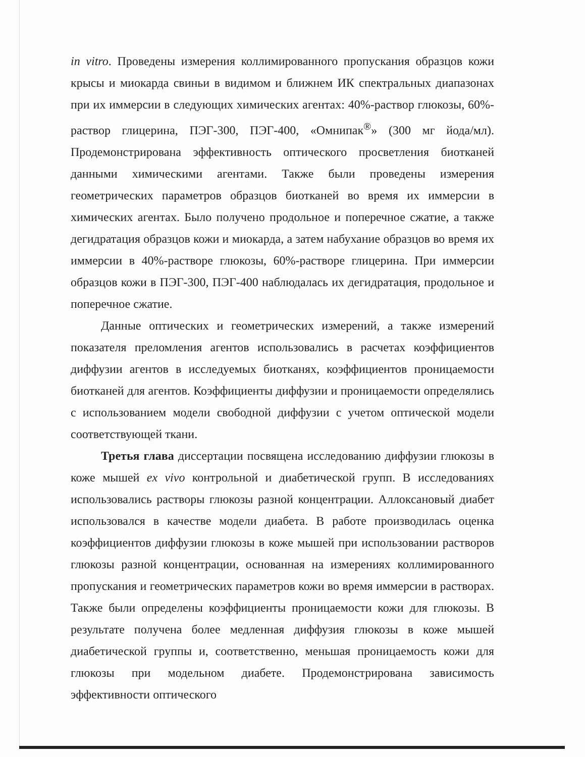in vitro. Проведены измерения коллимированного пропускания образцов кожи крысы и миокарда свиньи в видимом и ближнем ИК спектральных диапазонах при их иммерсии в следующих химических агентах: 40%-раствор глюкозы, 60%-раствор глицерина, ПЭГ-300, ПЭГ-400, «Омнипак<sup>®</sup>» (300 мг йода/мл). Продемонстрирована эффективность оптического просветления биотканей данными химическими агентами. Также были проведены измерения геометрических параметров образцов биотканей во время их иммерсии в химических агентах. Было получено продольное и поперечное сжатие, а также дегидратация образцов кожи и миокарда, а затем набухание образцов во время их иммерсии в 40%-растворе глюкозы, 60%-растворе глицерина. При иммерсии образцов кожи в ПЭГ-300, ПЭГ-400 наблюдалась их дегидратация, продольное и поперечное сжатие.
Данные оптических и геометрических измерений, а также измерений показателя преломления агентов использовались в расчетах коэффициентов диффузии агентов в исследуемых биотканях, коэффициентов проницаемости биотканей для агентов. Коэффициенты диффузии и проницаемости определялись с использованием модели свободной диффузии с учетом оптической модели соответствующей ткани.
Третья глава диссертации посвящена исследованию диффузии глюкозы в коже мышей ex vivo контрольной и диабетической групп. В исследованиях использовались растворы глюкозы разной концентрации. Аллоксановый диабет использовался в качестве модели диабета. В работе производилась оценка коэффициентов диффузии глюкозы в коже мышей при использовании растворов глюкозы разной концентрации, основанная на измерениях коллимированного пропускания и геометрических параметров кожи во время иммерсии в растворах. Также были определены коэффициенты проницаемости кожи для глюкозы. В результате получена более медленная диффузия глюкозы в коже мышей диабетической группы и, соответственно, меньшая проницаемость кожи для глюкозы при модельном диабете. Продемонстрирована зависимость эффективности оптического